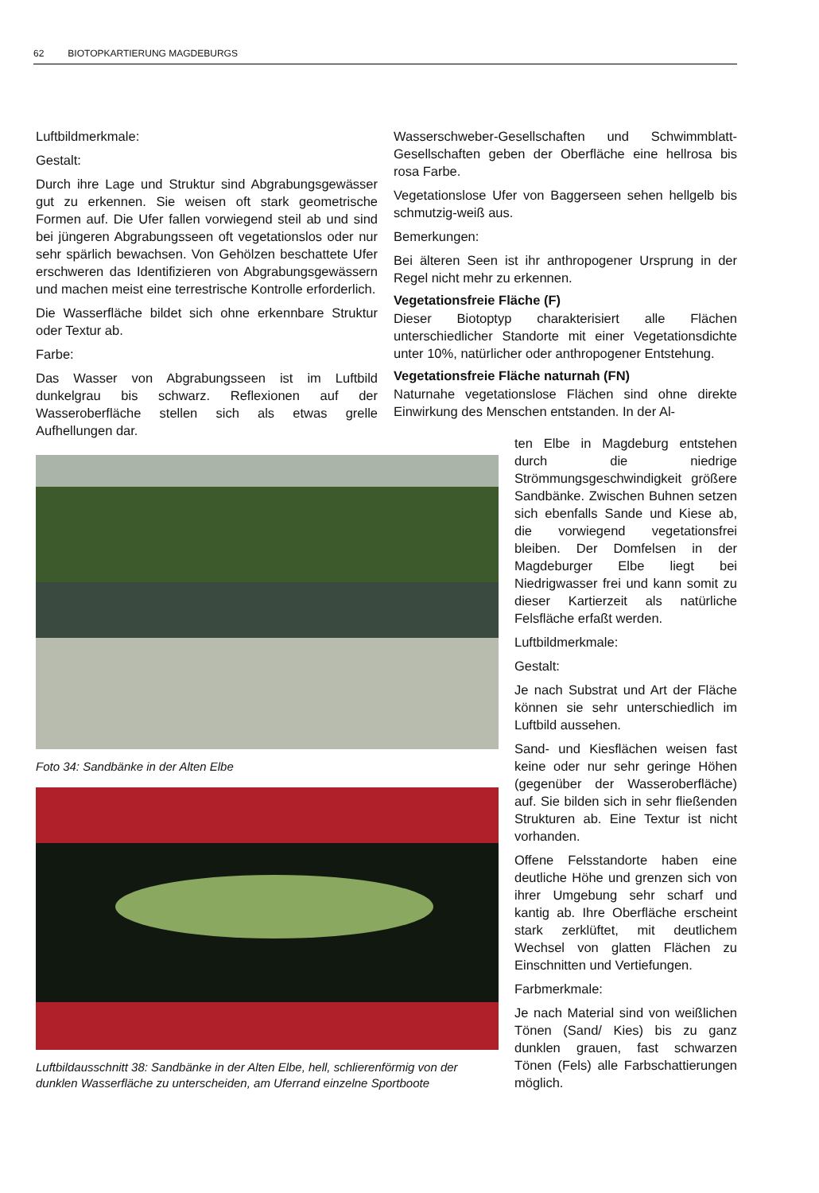62 BIOTOPKARTIERUNG MAGDEBURGS
Luftbildmerkmale:
Gestalt:
Durch ihre Lage und Struktur sind Abgrabungsgewässer gut zu erkennen. Sie weisen oft stark geometrische Formen auf. Die Ufer fallen vorwiegend steil ab und sind bei jüngeren Abgrabungsseen oft vegetationslos oder nur sehr spärlich bewachsen. Von Gehölzen beschattete Ufer erschweren das Identifizieren von Abgrabungsgewässern und machen meist eine terrestrische Kontrolle erforderlich.
Die Wasserfläche bildet sich ohne erkennbare Struktur oder Textur ab.
Farbe:
Das Wasser von Abgrabungsseen ist im Luftbild dunkelgrau bis schwarz. Reflexionen auf der Wasseroberfläche stellen sich als etwas grelle Aufhellungen dar.
Wasserschweber-Gesellschaften und Schwimmblatt-Gesellschaften geben der Oberfläche eine hellrosa bis rosa Farbe.
Vegetationslose Ufer von Baggerseen sehen hellgelb bis schmutzig-weiß aus.
Bemerkungen:
Bei älteren Seen ist ihr anthropogener Ursprung in der Regel nicht mehr zu erkennen.
Vegetationsfreie Fläche (F)
Dieser Biotoptyp charakterisiert alle Flächen unterschiedlicher Standorte mit einer Vegetationsdichte unter 10%, natürlicher oder anthropogener Entstehung.
Vegetationsfreie Fläche naturnah (FN)
Naturnahe vegetationslose Flächen sind ohne direkte Einwirkung des Menschen entstanden. In der Al-
Foto 34: Sandbänke in der Alten Elbe
Luftbildausschnitt 38: Sandbänke in der Alten Elbe, hell, schlierenförmig von der dunklen Wasserfläche zu unterscheiden, am Uferrand einzelne Sportboote
ten Elbe in Magdeburg entstehen durch die niedrige Strömmungsgeschwindigkeit größere Sandbänke. Zwischen Buhnen setzen sich ebenfalls Sande und Kiese ab, die vorwiegend vegetationsfrei bleiben. Der Domfelsen in der Magdeburger Elbe liegt bei Niedrigwasser frei und kann somit zu dieser Kartierzeit als natürliche Felsfläche erfaßt werden.
Luftbildmerkmale:
Gestalt:
Je nach Substrat und Art der Fläche können sie sehr unterschiedlich im Luftbild aussehen.
Sand- und Kiesflächen weisen fast keine oder nur sehr geringe Höhen (gegenüber der Wasseroberfläche) auf. Sie bilden sich in sehr fließenden Strukturen ab. Eine Textur ist nicht vorhanden.
Offene Felsstandorte haben eine deutliche Höhe und grenzen sich von ihrer Umgebung sehr scharf und kantig ab. Ihre Oberfläche erscheint stark zerklüftet, mit deutlichem Wechsel von glatten Flächen zu Einschnitten und Vertiefungen.
Farbmerkmale:
Je nach Material sind von weißlichen Tönen (Sand/ Kies) bis zu ganz dunklen grauen, fast schwarzen Tönen (Fels) alle Farbschattierungen möglich.